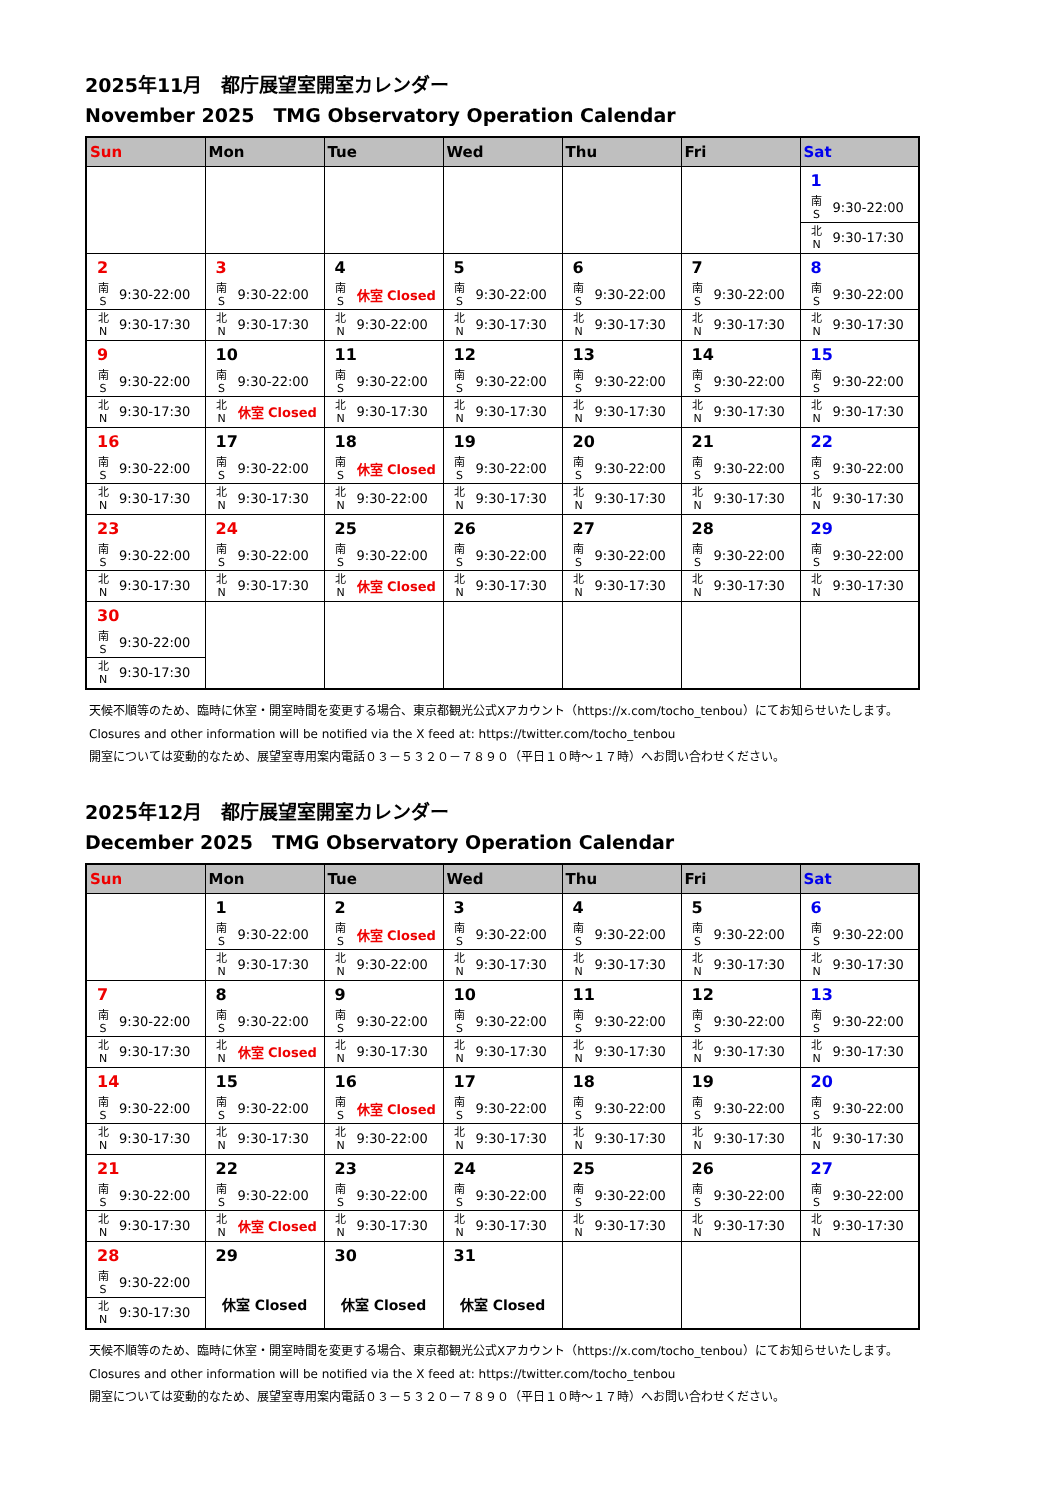2025年11月　都庁展望室開室カレンダー
November 2025　TMG Observatory Operation Calendar
| Sun | Mon | Tue | Wed | Thu | Fri | Sat |
| --- | --- | --- | --- | --- | --- | --- |
| | | | | | | 1 南 S 9:30-22:00 北 N 9:30-17:30 |
| 2 南 S 9:30-22:00 北 N 9:30-17:30 | 3 南 S 9:30-22:00 北 N 9:30-17:30 | 4 南 S 休室 Closed 北 N 9:30-22:00 | 5 南 S 9:30-22:00 北 N 9:30-17:30 | 6 南 S 9:30-22:00 北 N 9:30-17:30 | 7 南 S 9:30-22:00 北 N 9:30-17:30 | 8 南 S 9:30-22:00 北 N 9:30-17:30 |
| 9 南 S 9:30-22:00 北 N 9:30-17:30 | 10 南 S 9:30-22:00 北 N 休室 Closed | 11 南 S 9:30-22:00 北 N 9:30-17:30 | 12 南 S 9:30-22:00 北 N 9:30-17:30 | 13 南 S 9:30-22:00 北 N 9:30-17:30 | 14 南 S 9:30-22:00 北 N 9:30-17:30 | 15 南 S 9:30-22:00 北 N 9:30-17:30 |
| 16 南 S 9:30-22:00 北 N 9:30-17:30 | 17 南 S 9:30-22:00 北 N 9:30-17:30 | 18 南 S 休室 Closed 北 N 9:30-22:00 | 19 南 S 9:30-22:00 北 N 9:30-17:30 | 20 南 S 9:30-22:00 北 N 9:30-17:30 | 21 南 S 9:30-22:00 北 N 9:30-17:30 | 22 南 S 9:30-22:00 北 N 9:30-17:30 |
| 23 南 S 9:30-22:00 北 N 9:30-17:30 | 24 南 S 9:30-22:00 北 N 9:30-17:30 | 25 南 S 9:30-22:00 北 N 休室 Closed | 26 南 S 9:30-22:00 北 N 9:30-17:30 | 27 南 S 9:30-22:00 北 N 9:30-17:30 | 28 南 S 9:30-22:00 北 N 9:30-17:30 | 29 南 S 9:30-22:00 北 N 9:30-17:30 |
| 30 南 S 9:30-22:00 北 N 9:30-17:30 | | | | | | |
天候不順等のため、臨時に休室・開室時間を変更する場合、東京都観光公式Xアカウント（https://x.com/tocho_tenbou）にてお知らせいたします。
Closures and other information will be notified via the X feed at: https://twitter.com/tocho_tenbou
開室については変動的なため、展望室専用案内電話０３－５３２０－７８９０（平日１０時～１７時）へお問い合わせください。
2025年12月　都庁展望室開室カレンダー
December 2025　TMG Observatory Operation Calendar
| Sun | Mon | Tue | Wed | Thu | Fri | Sat |
| --- | --- | --- | --- | --- | --- | --- |
| | 1 南 S 9:30-22:00 北 N 9:30-17:30 | 2 南 S 休室 Closed 北 N 9:30-22:00 | 3 南 S 9:30-22:00 北 N 9:30-17:30 | 4 南 S 9:30-22:00 北 N 9:30-17:30 | 5 南 S 9:30-22:00 北 N 9:30-17:30 | 6 南 S 9:30-22:00 北 N 9:30-17:30 |
| 7 南 S 9:30-22:00 北 N 9:30-17:30 | 8 南 S 9:30-22:00 北 N 休室 Closed | 9 南 S 9:30-22:00 北 N 9:30-17:30 | 10 南 S 9:30-22:00 北 N 9:30-17:30 | 11 南 S 9:30-22:00 北 N 9:30-17:30 | 12 南 S 9:30-22:00 北 N 9:30-17:30 | 13 南 S 9:30-22:00 北 N 9:30-17:30 |
| 14 南 S 9:30-22:00 北 N 9:30-17:30 | 15 南 S 9:30-22:00 北 N 9:30-17:30 | 16 南 S 休室 Closed 北 N 9:30-22:00 | 17 南 S 9:30-22:00 北 N 9:30-17:30 | 18 南 S 9:30-22:00 北 N 9:30-17:30 | 19 南 S 9:30-22:00 北 N 9:30-17:30 | 20 南 S 9:30-22:00 北 N 9:30-17:30 |
| 21 南 S 9:30-22:00 北 N 9:30-17:30 | 22 南 S 9:30-22:00 北 N 休室 Closed | 23 南 S 9:30-22:00 北 N 9:30-17:30 | 24 南 S 9:30-22:00 北 N 9:30-17:30 | 25 南 S 9:30-22:00 北 N 9:30-17:30 | 26 南 S 9:30-22:00 北 N 9:30-17:30 | 27 南 S 9:30-22:00 北 N 9:30-17:30 |
| 28 南 S 9:30-22:00 北 N 9:30-17:30 | 29 休室 Closed | 30 休室 Closed | 31 休室 Closed | | | |
天候不順等のため、臨時に休室・開室時間を変更する場合、東京都観光公式Xアカウント（https://x.com/tocho_tenbou）にてお知らせいたします。
Closures and other information will be notified via the X feed at: https://twitter.com/tocho_tenbou
開室については変動的なため、展望室専用案内電話０３－５３２０－７８９０（平日１０時～１７時）へお問い合わせください。